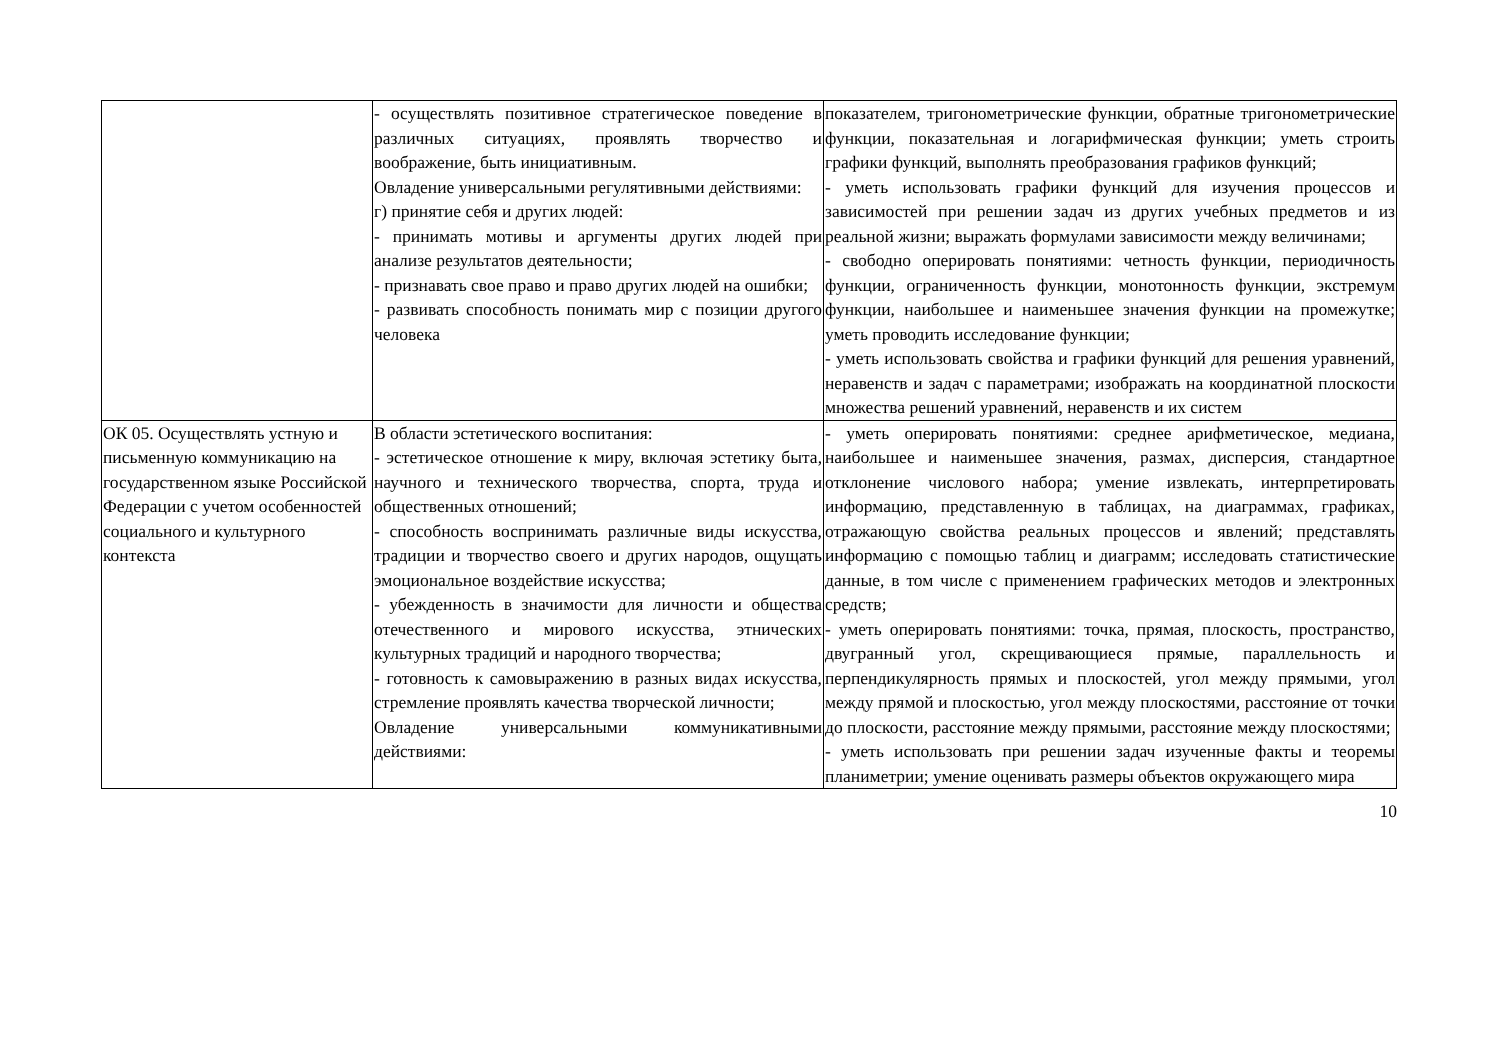| | - осуществлять позитивное стратегическое поведение в различных ситуациях, проявлять творчество и воображение, быть инициативным. Овладение универсальными регулятивными действиями: г) принятие себя и других людей: - принимать мотивы и аргументы других людей при анализе результатов деятельности; - признавать свое право и право других людей на ошибки; - развивать способность понимать мир с позиции другого человека | показателем, тригонометрические функции, обратные тригонометрические функции, показательная и логарифмическая функции; уметь строить графики функций, выполнять преобразования графиков функций; - уметь использовать графики функций для изучения процессов и зависимостей при решении задач из других учебных предметов и из реальной жизни; выражать формулами зависимости между величинами; - свободно оперировать понятиями: четность функции, периодичность функции, ограниченность функции, монотонность функции, экстремум функции, наибольшее и наименьшее значения функции на промежутке; уметь проводить исследование функции; - уметь использовать свойства и графики функций для решения уравнений, неравенств и задач с параметрами; изображать на координатной плоскости множества решений уравнений, неравенств и их систем |
| ОК 05. Осуществлять устную и письменную коммуникацию на государственном языке Российской Федерации с учетом особенностей социального и культурного контекста | В области эстетического воспитания: - эстетическое отношение к миру, включая эстетику быта, научного и технического творчества, спорта, труда и общественных отношений; - способность воспринимать различные виды искусства, традиции и творчество своего и других народов, ощущать эмоциональное воздействие искусства; - убежденность в значимости для личности и общества отечественного и мирового искусства, этнических культурных традиций и народного творчества; - готовность к самовыражению в разных видах искусства, стремление проявлять качества творческой личности; Овладение универсальными коммуникативными действиями: | - уметь оперировать понятиями: среднее арифметическое, медиана, наибольшее и наименьшее значения, размах, дисперсия, стандартное отклонение числового набора; умение извлекать, интерпретировать информацию, представленную в таблицах, на диаграммах, графиках, отражающую свойства реальных процессов и явлений; представлять информацию с помощью таблиц и диаграмм; исследовать статистические данные, в том числе с применением графических методов и электронных средств; - уметь оперировать понятиями: точка, прямая, плоскость, пространство, двугранный угол, скрещивающиеся прямые, параллельность и перпендикулярность прямых и плоскостей, угол между прямыми, угол между прямой и плоскостью, угол между плоскостями, расстояние от точки до плоскости, расстояние между прямыми, расстояние между плоскостями; - уметь использовать при решении задач изученные факты и теоремы планиметрии; умение оценивать размеры объектов окружающего мира |
10